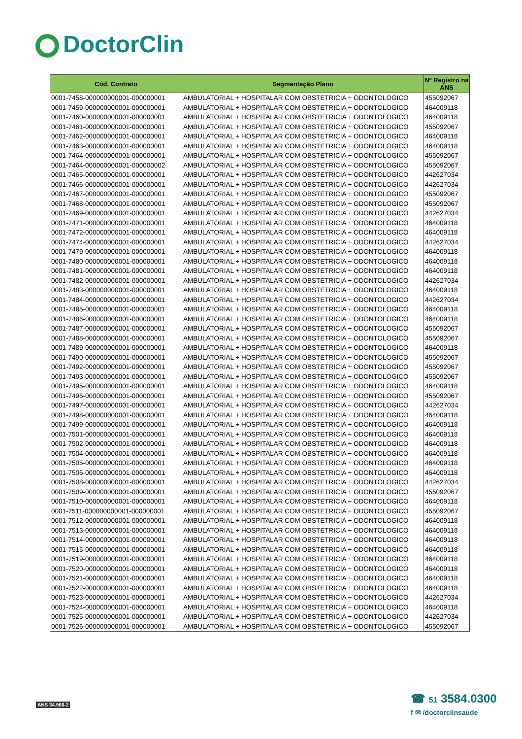DoctorClin
| Cód. Contrato | Segmentação Plano | Nº Registro na ANS |
| --- | --- | --- |
| 0001-7458-000000000001-000000001 | AMBULATORIAL + HOSPITALAR COM OBSTETRICIA + ODONTOLOGICO | 455092067 |
| 0001-7459-000000000001-000000001 | AMBULATORIAL + HOSPITALAR COM OBSTETRICIA + ODONTOLOGICO | 464009118 |
| 0001-7460-000000000001-000000001 | AMBULATORIAL + HOSPITALAR COM OBSTETRICIA + ODONTOLOGICO | 464009118 |
| 0001-7461-000000000001-000000001 | AMBULATORIAL + HOSPITALAR COM OBSTETRICIA + ODONTOLOGICO | 455092067 |
| 0001-7462-000000000001-000000001 | AMBULATORIAL + HOSPITALAR COM OBSTETRICIA + ODONTOLOGICO | 464009118 |
| 0001-7463-000000000001-000000001 | AMBULATORIAL + HOSPITALAR COM OBSTETRICIA + ODONTOLOGICO | 464009118 |
| 0001-7464-000000000001-000000001 | AMBULATORIAL + HOSPITALAR COM OBSTETRICIA + ODONTOLOGICO | 455092067 |
| 0001-7464-000000000001-000000002 | AMBULATORIAL + HOSPITALAR COM OBSTETRICIA + ODONTOLOGICO | 455092067 |
| 0001-7465-000000000001-000000001 | AMBULATORIAL + HOSPITALAR COM OBSTETRICIA + ODONTOLOGICO | 442627034 |
| 0001-7466-000000000001-000000001 | AMBULATORIAL + HOSPITALAR COM OBSTETRICIA + ODONTOLOGICO | 442627034 |
| 0001-7467-000000000001-000000001 | AMBULATORIAL + HOSPITALAR COM OBSTETRICIA + ODONTOLOGICO | 455092067 |
| 0001-7468-000000000001-000000001 | AMBULATORIAL + HOSPITALAR COM OBSTETRICIA + ODONTOLOGICO | 455092067 |
| 0001-7469-000000000001-000000001 | AMBULATORIAL + HOSPITALAR COM OBSTETRICIA + ODONTOLOGICO | 442627034 |
| 0001-7471-000000000001-000000001 | AMBULATORIAL + HOSPITALAR COM OBSTETRICIA + ODONTOLOGICO | 464009118 |
| 0001-7472-000000000001-000000001 | AMBULATORIAL + HOSPITALAR COM OBSTETRICIA + ODONTOLOGICO | 464009118 |
| 0001-7474-000000000001-000000001 | AMBULATORIAL + HOSPITALAR COM OBSTETRICIA + ODONTOLOGICO | 442627034 |
| 0001-7479-000000000001-000000001 | AMBULATORIAL + HOSPITALAR COM OBSTETRICIA + ODONTOLOGICO | 464009118 |
| 0001-7480-000000000001-000000001 | AMBULATORIAL + HOSPITALAR COM OBSTETRICIA + ODONTOLOGICO | 464009118 |
| 0001-7481-000000000001-000000001 | AMBULATORIAL + HOSPITALAR COM OBSTETRICIA + ODONTOLOGICO | 464009118 |
| 0001-7482-000000000001-000000001 | AMBULATORIAL + HOSPITALAR COM OBSTETRICIA + ODONTOLOGICO | 442627034 |
| 0001-7483-000000000001-000000001 | AMBULATORIAL + HOSPITALAR COM OBSTETRICIA + ODONTOLOGICO | 464009118 |
| 0001-7484-000000000001-000000001 | AMBULATORIAL + HOSPITALAR COM OBSTETRICIA + ODONTOLOGICO | 442627034 |
| 0001-7485-000000000001-000000001 | AMBULATORIAL + HOSPITALAR COM OBSTETRICIA + ODONTOLOGICO | 464009118 |
| 0001-7486-000000000001-000000001 | AMBULATORIAL + HOSPITALAR COM OBSTETRICIA + ODONTOLOGICO | 464009118 |
| 0001-7487-000000000001-000000001 | AMBULATORIAL + HOSPITALAR COM OBSTETRICIA + ODONTOLOGICO | 455092067 |
| 0001-7488-000000000001-000000001 | AMBULATORIAL + HOSPITALAR COM OBSTETRICIA + ODONTOLOGICO | 455092067 |
| 0001-7489-000000000001-000000001 | AMBULATORIAL + HOSPITALAR COM OBSTETRICIA + ODONTOLOGICO | 464009118 |
| 0001-7490-000000000001-000000001 | AMBULATORIAL + HOSPITALAR COM OBSTETRICIA + ODONTOLOGICO | 455092067 |
| 0001-7492-000000000001-000000001 | AMBULATORIAL + HOSPITALAR COM OBSTETRICIA + ODONTOLOGICO | 455092067 |
| 0001-7493-000000000001-000000001 | AMBULATORIAL + HOSPITALAR COM OBSTETRICIA + ODONTOLOGICO | 455092067 |
| 0001-7495-000000000001-000000001 | AMBULATORIAL + HOSPITALAR COM OBSTETRICIA + ODONTOLOGICO | 464009118 |
| 0001-7496-000000000001-000000001 | AMBULATORIAL + HOSPITALAR COM OBSTETRICIA + ODONTOLOGICO | 455092067 |
| 0001-7497-000000000001-000000001 | AMBULATORIAL + HOSPITALAR COM OBSTETRICIA + ODONTOLOGICO | 442627034 |
| 0001-7498-000000000001-000000001 | AMBULATORIAL + HOSPITALAR COM OBSTETRICIA + ODONTOLOGICO | 464009118 |
| 0001-7499-000000000001-000000001 | AMBULATORIAL + HOSPITALAR COM OBSTETRICIA + ODONTOLOGICO | 464009118 |
| 0001-7501-000000000001-000000001 | AMBULATORIAL + HOSPITALAR COM OBSTETRICIA + ODONTOLOGICO | 464009118 |
| 0001-7502-000000000001-000000001 | AMBULATORIAL + HOSPITALAR COM OBSTETRICIA + ODONTOLOGICO | 464009118 |
| 0001-7504-000000000001-000000001 | AMBULATORIAL + HOSPITALAR COM OBSTETRICIA + ODONTOLOGICO | 464009118 |
| 0001-7505-000000000001-000000001 | AMBULATORIAL + HOSPITALAR COM OBSTETRICIA + ODONTOLOGICO | 464009118 |
| 0001-7506-000000000001-000000001 | AMBULATORIAL + HOSPITALAR COM OBSTETRICIA + ODONTOLOGICO | 464009118 |
| 0001-7508-000000000001-000000001 | AMBULATORIAL + HOSPITALAR COM OBSTETRICIA + ODONTOLOGICO | 442627034 |
| 0001-7509-000000000001-000000001 | AMBULATORIAL + HOSPITALAR COM OBSTETRICIA + ODONTOLOGICO | 455092067 |
| 0001-7510-000000000001-000000001 | AMBULATORIAL + HOSPITALAR COM OBSTETRICIA + ODONTOLOGICO | 464009118 |
| 0001-7511-000000000001-000000001 | AMBULATORIAL + HOSPITALAR COM OBSTETRICIA + ODONTOLOGICO | 455092067 |
| 0001-7512-000000000001-000000001 | AMBULATORIAL + HOSPITALAR COM OBSTETRICIA + ODONTOLOGICO | 464009118 |
| 0001-7513-000000000001-000000001 | AMBULATORIAL + HOSPITALAR COM OBSTETRICIA + ODONTOLOGICO | 464009118 |
| 0001-7514-000000000001-000000001 | AMBULATORIAL + HOSPITALAR COM OBSTETRICIA + ODONTOLOGICO | 464009118 |
| 0001-7515-000000000001-000000001 | AMBULATORIAL + HOSPITALAR COM OBSTETRICIA + ODONTOLOGICO | 464009118 |
| 0001-7519-000000000001-000000001 | AMBULATORIAL + HOSPITALAR COM OBSTETRICIA + ODONTOLOGICO | 464009118 |
| 0001-7520-000000000001-000000001 | AMBULATORIAL + HOSPITALAR COM OBSTETRICIA + ODONTOLOGICO | 464009118 |
| 0001-7521-000000000001-000000001 | AMBULATORIAL + HOSPITALAR COM OBSTETRICIA + ODONTOLOGICO | 464009118 |
| 0001-7522-000000000001-000000001 | AMBULATORIAL + HOSPITALAR COM OBSTETRICIA + ODONTOLOGICO | 464009118 |
| 0001-7523-000000000001-000000001 | AMBULATORIAL + HOSPITALAR COM OBSTETRICIA + ODONTOLOGICO | 442627034 |
| 0001-7524-000000000001-000000001 | AMBULATORIAL + HOSPITALAR COM OBSTETRICIA + ODONTOLOGICO | 464009118 |
| 0001-7525-000000000001-000000001 | AMBULATORIAL + HOSPITALAR COM OBSTETRICIA + ODONTOLOGICO | 442627034 |
| 0001-7526-000000000001-000000001 | AMBULATORIAL + HOSPITALAR COM OBSTETRICIA + ODONTOLOGICO | 455092067 |
ANS 34.968-2
☎ 51 3584.0300
f ✉ /doctorclinsaude